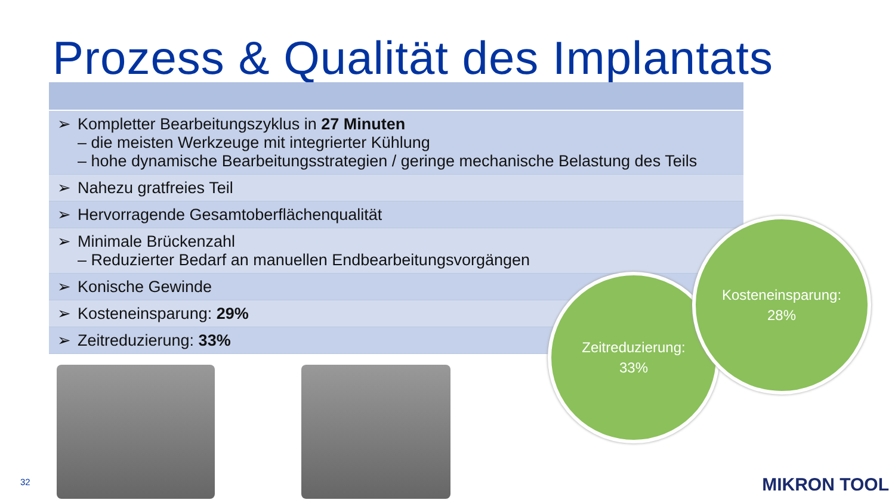Prozess & Qualität des Implantats
| ➢ Kompletter Bearbeitungszyklus in 27 Minuten – die meisten Werkzeuge mit integrierter Kühlung – hohe dynamische Bearbeitungsstrategien / geringe mechanische Belastung des Teils |
| ➢ Nahezu gratfreies Teil |
| ➢ Hervorragende Gesamtoberflächenqualität |
| ➢ Minimale Brückenzahl – Reduzierter Bedarf an manuellen Endbearbeitungsvorgängen |
| ➢ Konische Gewinde |
| ➢ Kosteneinsparung: 29% |
| ➢ Zeitreduzierung: 33% |
Zeitreduzierung:
33%
Kosteneinsparung:
28%
32 MIKRON TOOL